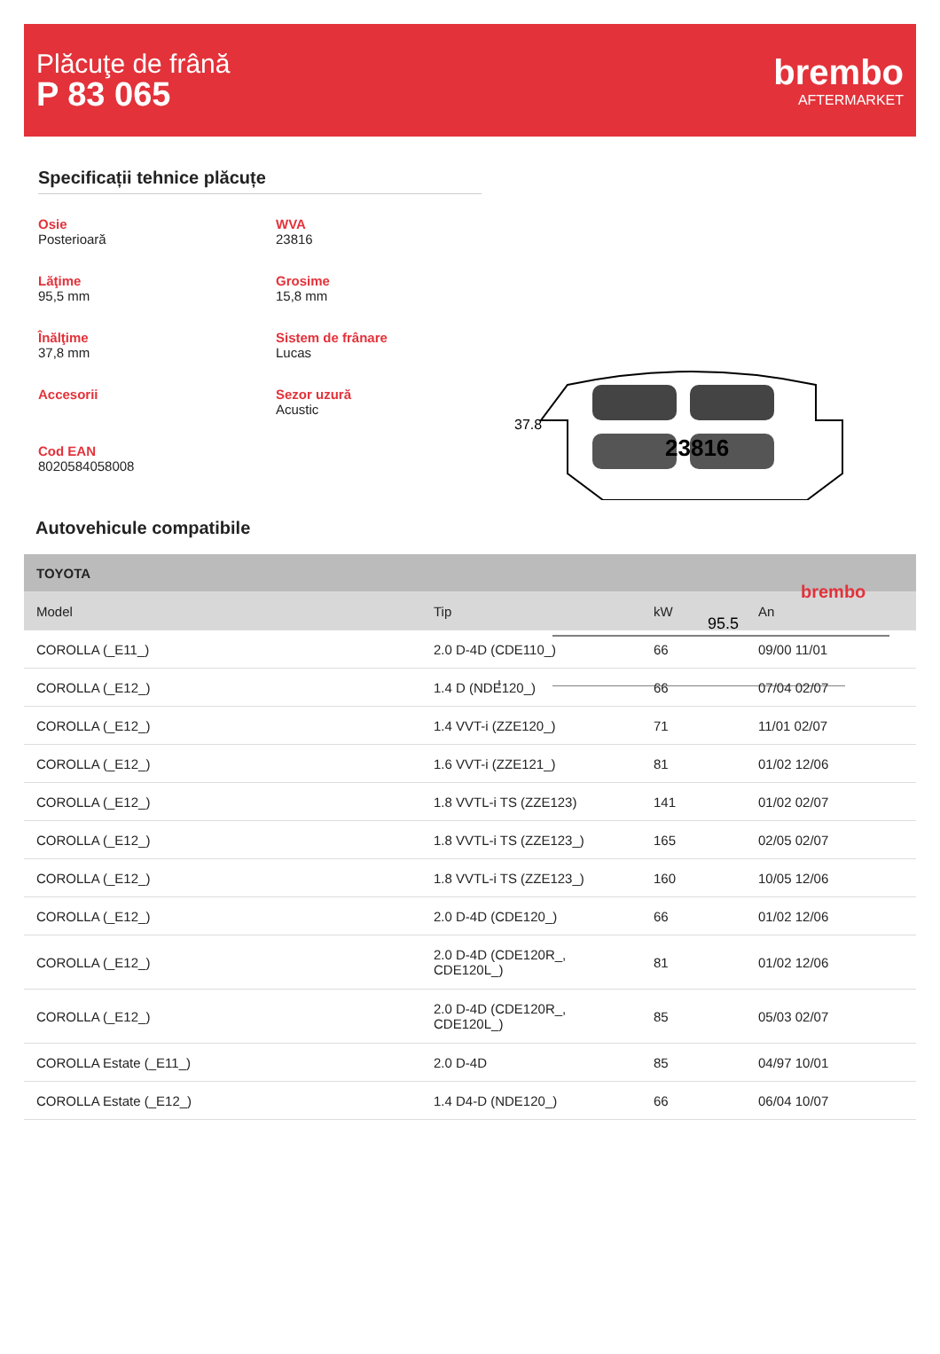Plăcuţe de frână
P 83 065
brembo
AFTERMARKET
Specificații tehnice plăcuțe
Osie
Posterioară
WVA
23816
Lăţime
95,5 mm
Grosime
15,8 mm
Înălţime
37,8 mm
Sistem de frânare
Lucas
Accesorii
Sezor uzură
Acustic
Cod EAN
8020584058008
brembo
95.5
23816
37.8
Autovehicule compatibile
| TOYOTA | | | |
| --- | --- | --- | --- |
| Model | Tip | kW | An |
| COROLLA (_E11_) | 2.0 D-4D (CDE110_) | 66 | 09/00 11/01 |
| COROLLA (_E12_) | 1.4 D (NDE120_) | 66 | 07/04 02/07 |
| COROLLA (_E12_) | 1.4 VVT-i (ZZE120_) | 71 | 11/01 02/07 |
| COROLLA (_E12_) | 1.6 VVT-i (ZZE121_) | 81 | 01/02 12/06 |
| COROLLA (_E12_) | 1.8 VVTL-i TS (ZZE123) | 141 | 01/02 02/07 |
| COROLLA (_E12_) | 1.8 VVTL-i TS (ZZE123_) | 165 | 02/05 02/07 |
| COROLLA (_E12_) | 1.8 VVTL-i TS (ZZE123_) | 160 | 10/05 12/06 |
| COROLLA (_E12_) | 2.0 D-4D (CDE120_) | 66 | 01/02 12/06 |
| COROLLA (_E12_) | 2.0 D-4D (CDE120R_, CDE120L_) | 81 | 01/02 12/06 |
| COROLLA (_E12_) | 2.0 D-4D (CDE120R_, CDE120L_) | 85 | 05/03 02/07 |
| COROLLA Estate (_E11_) | 2.0 D-4D | 85 | 04/97 10/01 |
| COROLLA Estate (_E12_) | 1.4 D4-D (NDE120_) | 66 | 06/04 10/07 |